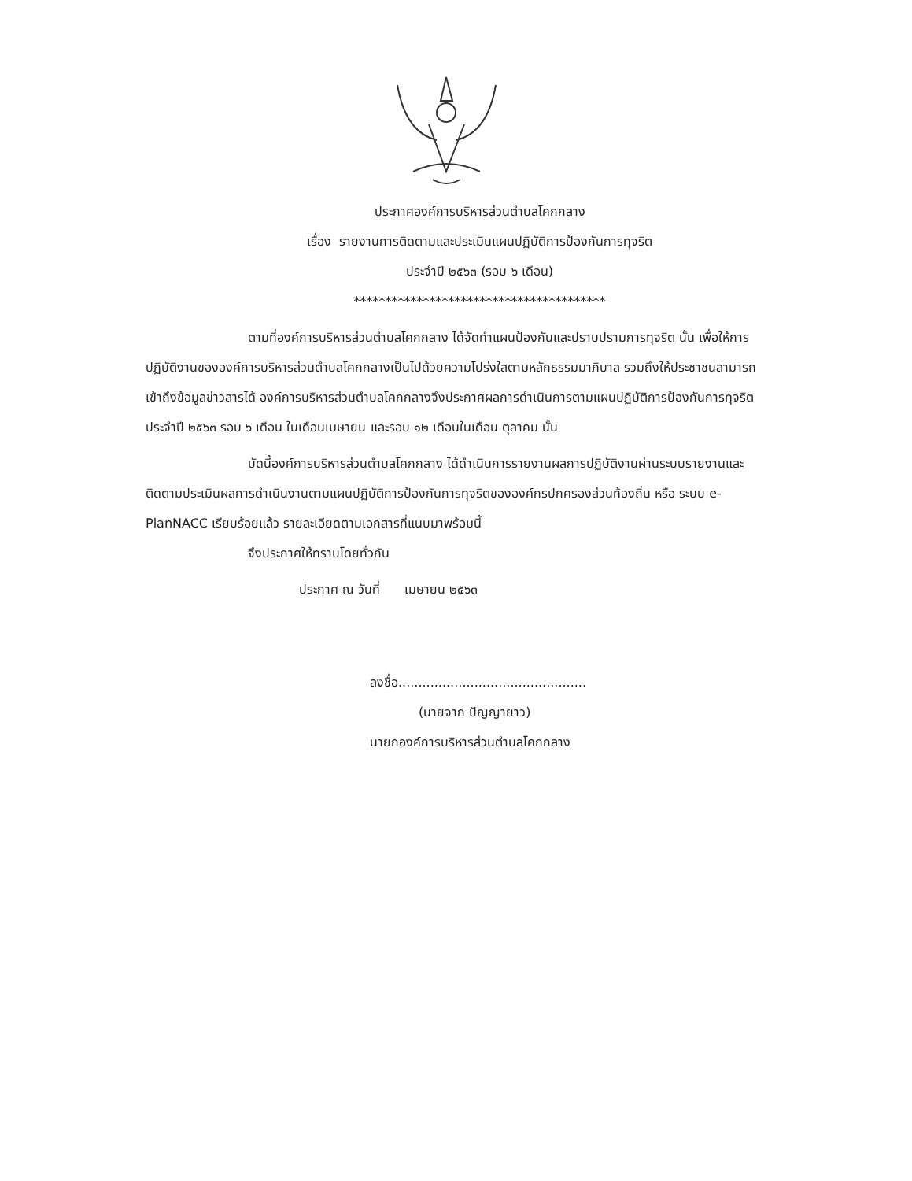ประกาศองค์การบริหารส่วนตำบลโคกกลาง
เรื่อง รายงานการติดตามและประเมินแผนปฏิบัติการป้องกันการทุจริต
ประจำปี ๒๕๖๓ (รอบ ๖ เดือน)
****************************************
ตามที่องค์การบริหารส่วนตำบลโคกกลาง ได้จัดทำแผนป้องกันและปราบปรามการทุจริต นั้น เพื่อให้การปฏิบัติงานขององค์การบริหารส่วนตำบลโคกกลางเป็นไปด้วยความโปร่งใสตามหลักธรรมมาภิบาล รวมถึงให้ประชาชนสามารถเข้าถึงข้อมูลข่าวสารได้ องค์การบริหารส่วนตำบลโคกกลางจึงประกาศผลการดำเนินการตามแผนปฏิบัติการป้องกันการทุจริต ประจำปี ๒๕๖๓ รอบ ๖ เดือน ในเดือนเมษายน และรอบ ๑๒ เดือนในเดือน ตุลาคม นั้น
บัดนี้องค์การบริหารส่วนตำบลโคกกลาง ได้ดำเนินการรายงานผลการปฏิบัติงานผ่านระบบรายงานและติดตามประเมินผลการดำเนินงานตามแผนปฏิบัติการป้องกันการทุจริตขององค์กรปกครองส่วนท้องถิ่น หรือ ระบบ e-PlanNACC เรียบร้อยแล้ว รายละเอียดตามเอกสารที่แนบมาพร้อมนี้
จึงประกาศให้ทราบโดยทั่วกัน
ประกาศ ณ วันที่ เมษายน ๒๕๖๓
ลงชื่อ...............................................
(นายจาก ปัญญายาว)
นายกองค์การบริหารส่วนตำบลโคกกลาง